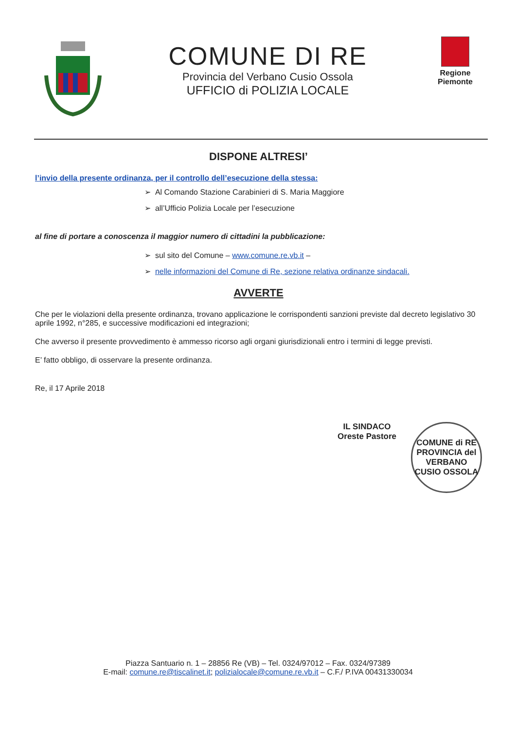COMUNE DI RE
Provincia del Verbano Cusio Ossola
UFFICIO di POLIZIA LOCALE
Regione
Piemonte
DISPONE ALTRESI’
l’invio della presente ordinanza, per il controllo dell’esecuzione della stessa:
➢ Al Comando Stazione Carabinieri di S. Maria Maggiore
➢ all’Ufficio Polizia Locale per l’esecuzione
al fine di portare a conoscenza il maggior numero di cittadini la pubblicazione:
➢ sul sito del Comune – www.comune.re.vb.it –
➢ nelle informazioni del Comune di Re, sezione relativa ordinanze sindacali.
AVVERTE
Che per le violazioni della presente ordinanza, trovano applicazione le corrispondenti sanzioni previste dal decreto legislativo 30 aprile 1992, n°285, e successive modificazioni ed integrazioni;
Che avverso il presente provvedimento è ammesso ricorso agli organi giurisdizionali entro i termini di legge previsti.
E’ fatto obbligo, di osservare la presente ordinanza.
Re, il 17 Aprile 2018
IL SINDACO
Oreste Pastore
COMUNE di RE
PROVINCIA del VERBANO CUSIO OSSOLA
Piazza Santuario n. 1 – 28856 Re (VB) – Tel. 0324/97012 – Fax. 0324/97389
E-mail: comune.re@tiscalinet.it; polizialocale@comune.re.vb.it – C.F./ P.IVA 00431330034